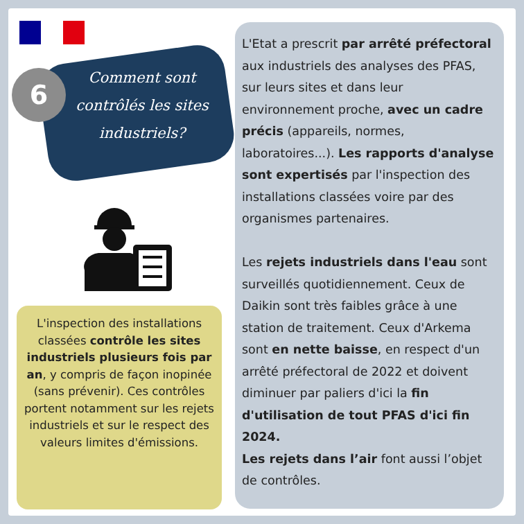6
Comment sont contrôlés les sites industriels?
L'inspection des installations classées contrôle les sites industriels plusieurs fois par an, y compris de façon inopinée (sans prévenir). Ces contrôles portent notamment sur les rejets industriels et sur le respect des valeurs limites d'émissions.
L'Etat a prescrit par arrêté préfectoral aux industriels des analyses des PFAS, sur leurs sites et dans leur environnement proche, avec un cadre précis (appareils, normes, laboratoires...). Les rapports d'analyse sont expertisés par l'inspection des installations classées voire par des organismes partenaires.
Les rejets industriels dans l'eau sont surveillés quotidiennement. Ceux de Daikin sont très faibles grâce à une station de traitement. Ceux d'Arkema sont en nette baisse, en respect d'un arrêté préfectoral de 2022 et doivent diminuer par paliers d'ici la fin d'utilisation de tout PFAS d'ici fin 2024.
Les rejets dans l’air font aussi l’objet de contrôles.